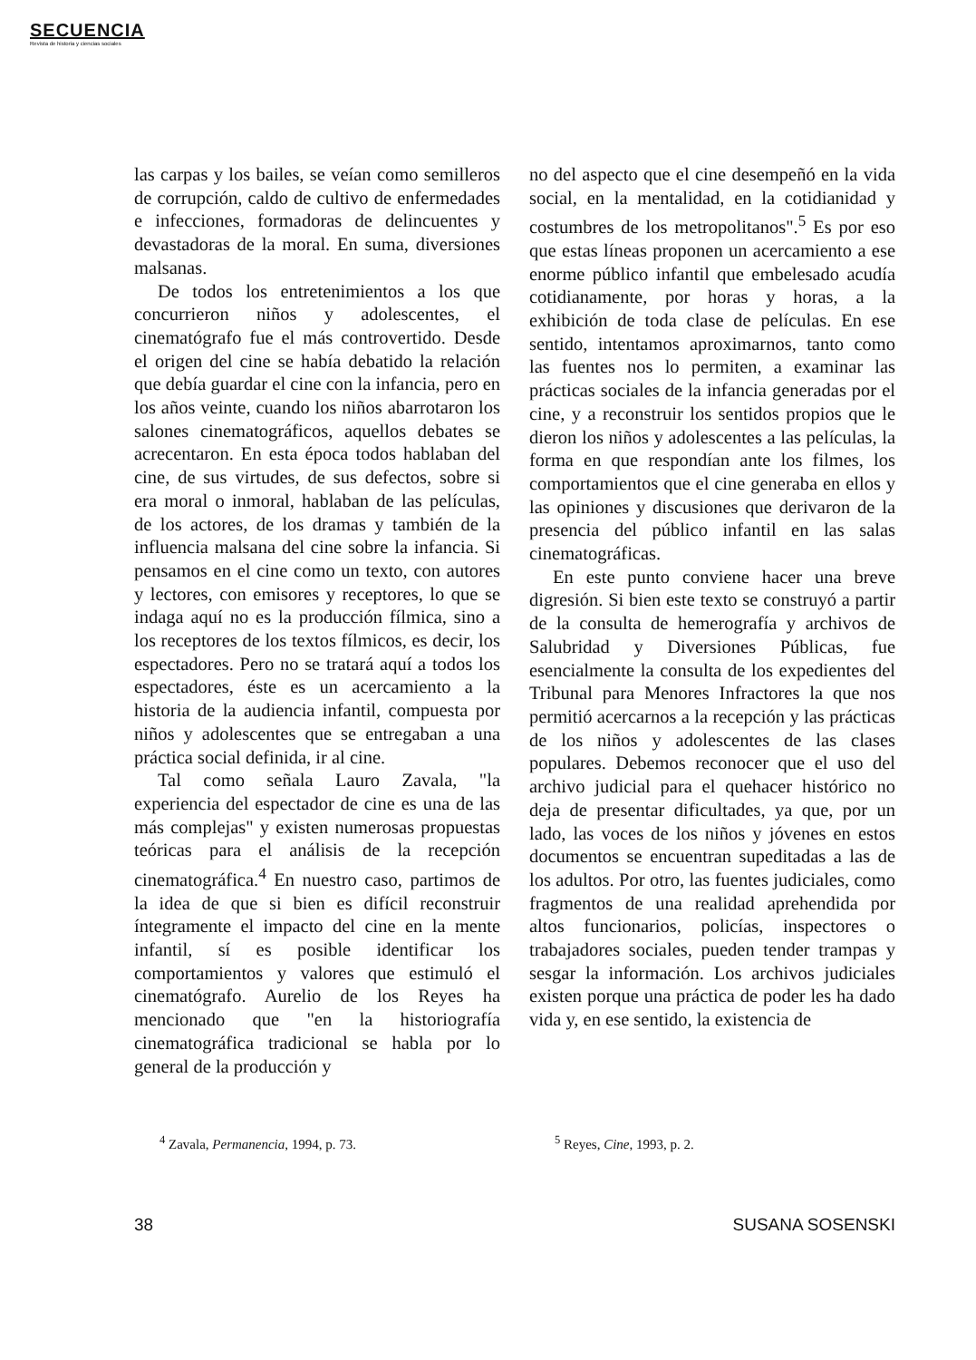SECUENCIA
Revista de historia y ciencias sociales
las carpas y los bailes, se veían como semilleros de corrupción, caldo de cultivo de enfermedades e infecciones, formadoras de delincuentes y devastadoras de la moral. En suma, diversiones malsanas.
De todos los entretenimientos a los que concurrieron niños y adolescentes, el cinematógrafo fue el más controvertido. Desde el origen del cine se había debatido la relación que debía guardar el cine con la infancia, pero en los años veinte, cuando los niños abarrotaron los salones cinematográficos, aquellos debates se acrecentaron. En esta época todos hablaban del cine, de sus virtudes, de sus defectos, sobre si era moral o inmoral, hablaban de las películas, de los actores, de los dramas y también de la influencia malsana del cine sobre la infancia. Si pensamos en el cine como un texto, con autores y lectores, con emisores y receptores, lo que se indaga aquí no es la producción fílmica, sino a los receptores de los textos fílmicos, es decir, los espectadores. Pero no se tratará aquí a todos los espectadores, éste es un acercamiento a la historia de la audiencia infantil, compuesta por niños y adolescentes que se entregaban a una práctica social definida, ir al cine.
Tal como señala Lauro Zavala, "la experiencia del espectador de cine es una de las más complejas" y existen numerosas propuestas teóricas para el análisis de la recepción cinematográfica.<sup>4</sup> En nuestro caso, partimos de la idea de que si bien es difícil reconstruir íntegramente el impacto del cine en la mente infantil, sí es posible identificar los comportamientos y valores que estimuló el cinematógrafo. Aurelio de los Reyes ha mencionado que "en la historiografía cinematográfica tradicional se habla por lo general de la producción y
no del aspecto que el cine desempeñó en la vida social, en la mentalidad, en la cotidianidad y costumbres de los metropolitanos".<sup>5</sup> Es por eso que estas líneas proponen un acercamiento a ese enorme público infantil que embelesado acudía cotidianamente, por horas y horas, a la exhibición de toda clase de películas. En ese sentido, intentamos aproximarnos, tanto como las fuentes nos lo permiten, a examinar las prácticas sociales de la infancia generadas por el cine, y a reconstruir los sentidos propios que le dieron los niños y adolescentes a las películas, la forma en que respondían ante los filmes, los comportamientos que el cine generaba en ellos y las opiniones y discusiones que derivaron de la presencia del público infantil en las salas cinematográficas.
En este punto conviene hacer una breve digresión. Si bien este texto se construyó a partir de la consulta de hemerografía y archivos de Salubridad y Diversiones Públicas, fue esencialmente la consulta de los expedientes del Tribunal para Menores Infractores la que nos permitió acercarnos a la recepción y las prácticas de los niños y adolescentes de las clases populares. Debemos reconocer que el uso del archivo judicial para el quehacer histórico no deja de presentar dificultades, ya que, por un lado, las voces de los niños y jóvenes en estos documentos se encuentran supeditadas a las de los adultos. Por otro, las fuentes judiciales, como fragmentos de una realidad aprehendida por altos funcionarios, policías, inspectores o trabajadores sociales, pueden tender trampas y sesgar la información. Los archivos judiciales existen porque una práctica de poder les ha dado vida y, en ese sentido, la existencia de
<sup>4</sup> Zavala, Permanencia, 1994, p. 73. <sup>5</sup> Reyes, Cine, 1993, p. 2.
38 SUSANA SOSENSKI